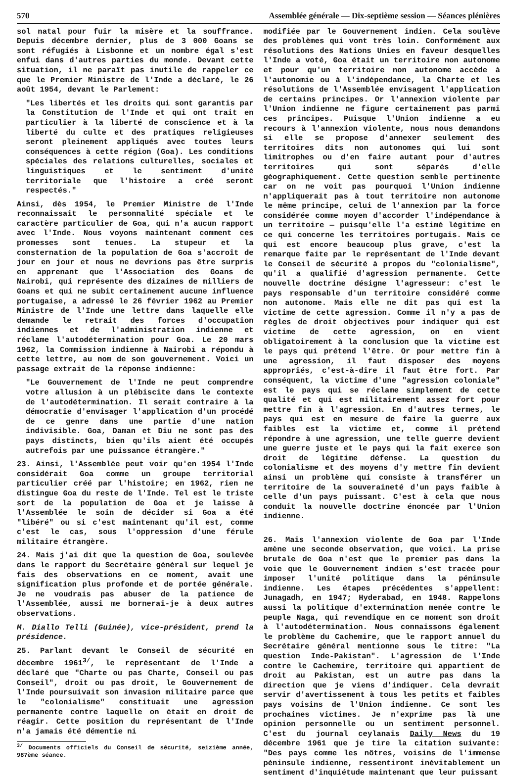570 Assemblée générale — Dix-septième session — Séances plénières
sol natal pour fuir la misère et la souffrance. Depuis décembre dernier, plus de 3 000 Goans se sont réfugiés à Lisbonne et un nombre égal s'est enfui dans d'autres parties du monde. Devant cette situation, il ne paraît pas inutile de rappeler ce que le Premier Ministre de l'Inde a déclaré, le 26 août 1954, devant le Parlement:
"Les libertés et les droits qui sont garantis par la Constitution de l'Inde et qui ont trait en particulier à la liberté de conscience et à la liberté du culte et des pratiques religieuses seront pleinement appliqués avec toutes leurs conséquences à cette région (Goa). Les conditions spéciales des relations culturelles, sociales et linguistiques et le sentiment d'unité territoriale que l'histoire a créé seront respectés."
Ainsi, dès 1954, le Premier Ministre de l'Inde reconnaissait le personnalité spéciale et le caractère particulier de Goa, qui n'a aucun rapport avec l'Inde. Nous voyons maintenant comment ces promesses sont tenues. La stupeur et la consternation de la population de Goa s'accroît de jour en jour et nous ne devrions pas être surpris en apprenant que l'Association des Goans de Nairobi, qui représente des dizaines de milliers de Goans et qui ne subit certainement aucune influence portugaise, a adressé le 26 février 1962 au Premier Ministre de l'Inde une lettre dans laquelle elle demande le retrait des forces d'occupation indiennes et de l'administration indienne et réclame l'autodétermination pour Goa. Le 20 mars 1962, la Commission indienne à Nairobi a répondu à cette lettre, au nom de son gouvernement. Voici un passage extrait de la réponse indienne:
"Le Gouvernement de l'Inde ne peut comprendre votre allusion à un plébiscite dans le contexte de l'autodétermination. Il serait contraire à la démocratie d'envisager l'application d'un procédé de ce genre dans une partie d'une nation indivisible. Goa, Daman et Diu ne sont pas des pays distincts, bien qu'ils aient été occupés autrefois par une puissance étrangère."
23. Ainsi, l'Assemblée peut voir qu'en 1954 l'Inde considérait Goa comme un groupe territorial particulier créé par l'histoire; en 1962, rien ne distingue Goa du reste de l'Inde. Tel est le triste sort de la population de Goa et je laisse à l'Assemblée le soin de décider si Goa a été "libéré" ou si c'est maintenant qu'il est, comme c'est le cas, sous l'oppression d'une férule militaire étrangère.
24. Mais j'ai dit que la question de Goa, soulevée dans le rapport du Secrétaire général sur lequel je fais des observations en ce moment, avait une signification plus profonde et de portée générale. Je ne voudrais pas abuser de la patience de l'Assemblée, aussi me bornerai-je à deux autres observations.
M. Diallo Telli (Guinée), vice-président, prend la présidence.
25. Parlant devant le Conseil de sécurité en décembre 1961<sup>3/</sup>, le représentant de l'Inde a déclaré que "Charte ou pas Charte, Conseil ou pas Conseil", droit ou pas droit, le Gouvernement de l'Inde poursuivait son invasion militaire parce que le "colonialisme" constituait une agression permanente contre laquelle on était en droit de réagir. Cette position du représentant de l'Inde n'a jamais été démentie ni
<sup>3/</sup> Documents officiels du Conseil de sécurité, seizième année, 987ème séance.
modifiée par le Gouvernement indien. Cela soulève des problèmes qui vont très loin. Conformément aux résolutions des Nations Unies en faveur desquelles l'Inde a voté, Goa était un territoire non autonome et pour qu'un territoire non autonome accède à l'autonomie ou à l'indépendance, la Charte et les résolutions de l'Assemblée envisagent l'application de certains principes. Or l'annexion violente par l'Union indienne ne figure certainement pas parmi ces principes. Puisque l'Union indienne a eu recours à l'annexion violente, nous nous demandons si elle se propose d'annexer seulement des territoires dits non autonomes qui lui sont limitrophes ou d'en faire autant pour d'autres territoires qui sont séparés d'elle géographiquement. Cette question semble pertinente car on ne voit pas pourquoi l'Union indienne n'appliquerait pas à tout territoire non autonome le même principe, celui de l'annexion par la force considérée comme moyen d'accorder l'indépendance à un territoire — puisqu'elle l'a estimé légitime en ce qui concerne les territoires portugais. Mais ce qui est encore beaucoup plus grave, c'est la remarque faite par le représentant de l'Inde devant le Conseil de sécurité à propos du "colonialisme", qu'il a qualifié d'agression permanente. Cette nouvelle doctrine désigne l'agresseur: c'est le pays responsable d'un territoire considéré comme non autonome. Mais elle ne dit pas qui est la victime de cette agression. Comme il n'y a pas de règles de droit objectives pour indiquer qui est victime de cette agression, on en vient obligatoirement à la conclusion que la victime est le pays qui prétend l'être. Or pour mettre fin à une agression, il faut disposer des moyens appropriés, c'est-à-dire il faut être fort. Par conséquent, la victime d'une "agression coloniale" est le pays qui se réclame simplement de cette qualité et qui est militairement assez fort pour mettre fin à l'agression. En d'autres termes, le pays qui est en mesure de faire la guerre aux faibles est la victime et, comme il prétend répondre à une agression, une telle guerre devient une guerre juste et le pays qui la fait exerce son droit de légitime défense. La question du colonialisme et des moyens d'y mettre fin devient ainsi un problème qui consiste à transférer un territoire de la souveraineté d'un pays faible à celle d'un pays puissant. C'est à cela que nous conduit la nouvelle doctrine énoncée par l'Union indienne.
26. Mais l'annexion violente de Goa par l'Inde amène une seconde observation, que voici. La prise brutale de Goa n'est que le premier pas dans la voie que le Gouvernement indien s'est tracée pour imposer l'unité politique dans la péninsule indienne. Les étapes précédentes s'appellent: Junagadh, en 1947; Hyderabad, en 1948. Rappelons aussi la politique d'extermination menée contre le peuple Naga, qui revendique en ce moment son droit à l'autodétermination. Nous connaissons également le problème du Cachemire, que le rapport annuel du Secrétaire général mentionne sous le titre: "La question Inde-Pakistan". L'agression de l'Inde contre le Cachemire, territoire qui appartient de droit au Pakistan, est un autre pas dans la direction que je viens d'indiquer. Cela devrait servir d'avertissement à tous les petits et faibles pays voisins de l'Union indienne. Ce sont les prochaines victimes. Je n'exprime pas là une opinion personnelle ou un sentiment personnel. C'est du journal ceylanais Daily News du 19 décembre 1961 que je tire la citation suivante: "Des pays comme les nôtres, voisins de l'immense péninsule indienne, ressentiront inévitablement un sentiment d'inquiétude maintenant que leur puissant